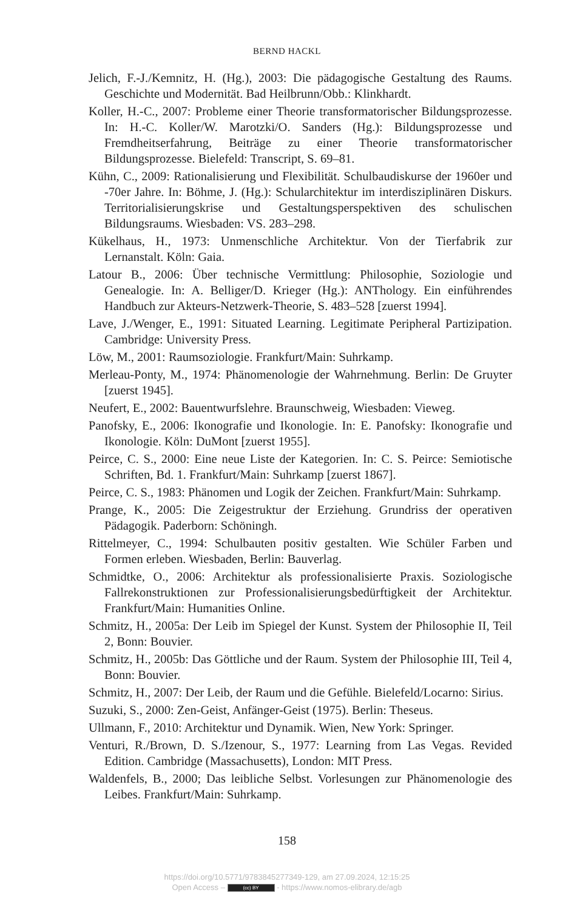BERND HACKL
Jelich, F.-J./Kemnitz, H. (Hg.), 2003: Die pädagogische Gestaltung des Raums. Geschichte und Modernität. Bad Heilbrunn/Obb.: Klinkhardt.
Koller, H.-C., 2007: Probleme einer Theorie transformatorischer Bildungsprozesse. In: H.-C. Koller/W. Marotzki/O. Sanders (Hg.): Bildungsprozesse und Fremdheitserfahrung, Beiträge zu einer Theorie transformatorischer Bildungsprozesse. Bielefeld: Transcript, S. 69–81.
Kühn, C., 2009: Rationalisierung und Flexibilität. Schulbaudiskurse der 1960er und -70er Jahre. In: Böhme, J. (Hg.): Schularchitektur im interdisziplinären Diskurs. Territorialisierungskrise und Gestaltungsperspektiven des schulischen Bildungsraums. Wiesbaden: VS. 283–298.
Kükelhaus, H., 1973: Unmenschliche Architektur. Von der Tierfabrik zur Lernanstalt. Köln: Gaia.
Latour B., 2006: Über technische Vermittlung: Philosophie, Soziologie und Genealogie. In: A. Belliger/D. Krieger (Hg.): ANThology. Ein einführendes Handbuch zur Akteurs-Netzwerk-Theorie, S. 483–528 [zuerst 1994].
Lave, J./Wenger, E., 1991: Situated Learning. Legitimate Peripheral Partizipation. Cambridge: University Press.
Löw, M., 2001: Raumsoziologie. Frankfurt/Main: Suhrkamp.
Merleau-Ponty, M., 1974: Phänomenologie der Wahrnehmung. Berlin: De Gruyter [zuerst 1945].
Neufert, E., 2002: Bauentwurfslehre. Braunschweig, Wiesbaden: Vieweg.
Panofsky, E., 2006: Ikonografie und Ikonologie. In: E. Panofsky: Ikonografie und Ikonologie. Köln: DuMont [zuerst 1955].
Peirce, C. S., 2000: Eine neue Liste der Kategorien. In: C. S. Peirce: Semiotische Schriften, Bd. 1. Frankfurt/Main: Suhrkamp [zuerst 1867].
Peirce, C. S., 1983: Phänomen und Logik der Zeichen. Frankfurt/Main: Suhrkamp.
Prange, K., 2005: Die Zeigestruktur der Erziehung. Grundriss der operativen Pädagogik. Paderborn: Schöningh.
Rittelmeyer, C., 1994: Schulbauten positiv gestalten. Wie Schüler Farben und Formen erleben. Wiesbaden, Berlin: Bauverlag.
Schmidtke, O., 2006: Architektur als professionalisierte Praxis. Soziologische Fallrekonstruktionen zur Professionalisierungsbedürftigkeit der Architektur. Frankfurt/Main: Humanities Online.
Schmitz, H., 2005a: Der Leib im Spiegel der Kunst. System der Philosophie II, Teil 2, Bonn: Bouvier.
Schmitz, H., 2005b: Das Göttliche und der Raum. System der Philosophie III, Teil 4, Bonn: Bouvier.
Schmitz, H., 2007: Der Leib, der Raum und die Gefühle. Bielefeld/Locarno: Sirius.
Suzuki, S., 2000: Zen-Geist, Anfänger-Geist (1975). Berlin: Theseus.
Ullmann, F., 2010: Architektur und Dynamik. Wien, New York: Springer.
Venturi, R./Brown, D. S./Izenour, S., 1977: Learning from Las Vegas. Revided Edition. Cambridge (Massachusetts), London: MIT Press.
Waldenfels, B., 2000; Das leibliche Selbst. Vorlesungen zur Phänomenologie des Leibes. Frankfurt/Main: Suhrkamp.
158
https://doi.org/10.5771/9783845277349-129, am 27.09.2024, 12:15:25
Open Access – (cc) BY - https://www.nomos-elibrary.de/agb